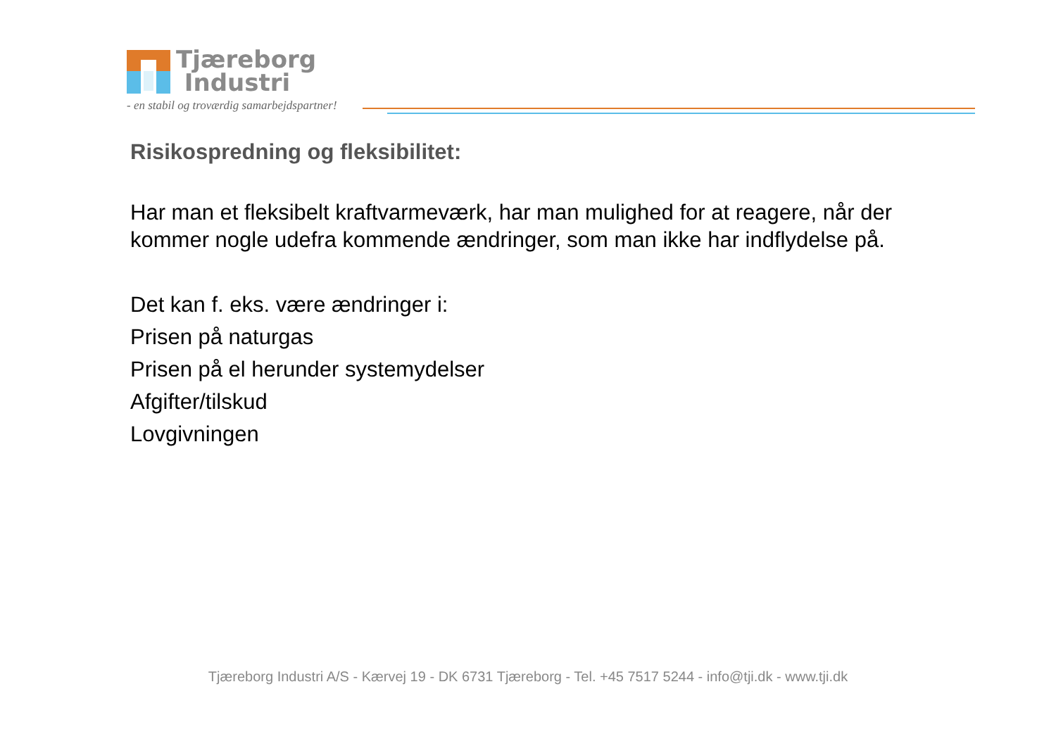Tjæreborg
Industri
- en stabil og troværdig samarbejdspartner!
Risikospredning og fleksibilitet:
Har man et fleksibelt kraftvarmeværk, har man mulighed for at reagere, når der kommer nogle udefra kommende ændringer, som man ikke har indflydelse på.
Det kan f. eks. være ændringer i:
Prisen på naturgas
Prisen på el herunder systemydelser
Afgifter/tilskud
Lovgivningen
Tjæreborg Industri A/S - Kærvej 19 - DK 6731 Tjæreborg - Tel. +45 7517 5244 - info@tji.dk - www.tji.dk